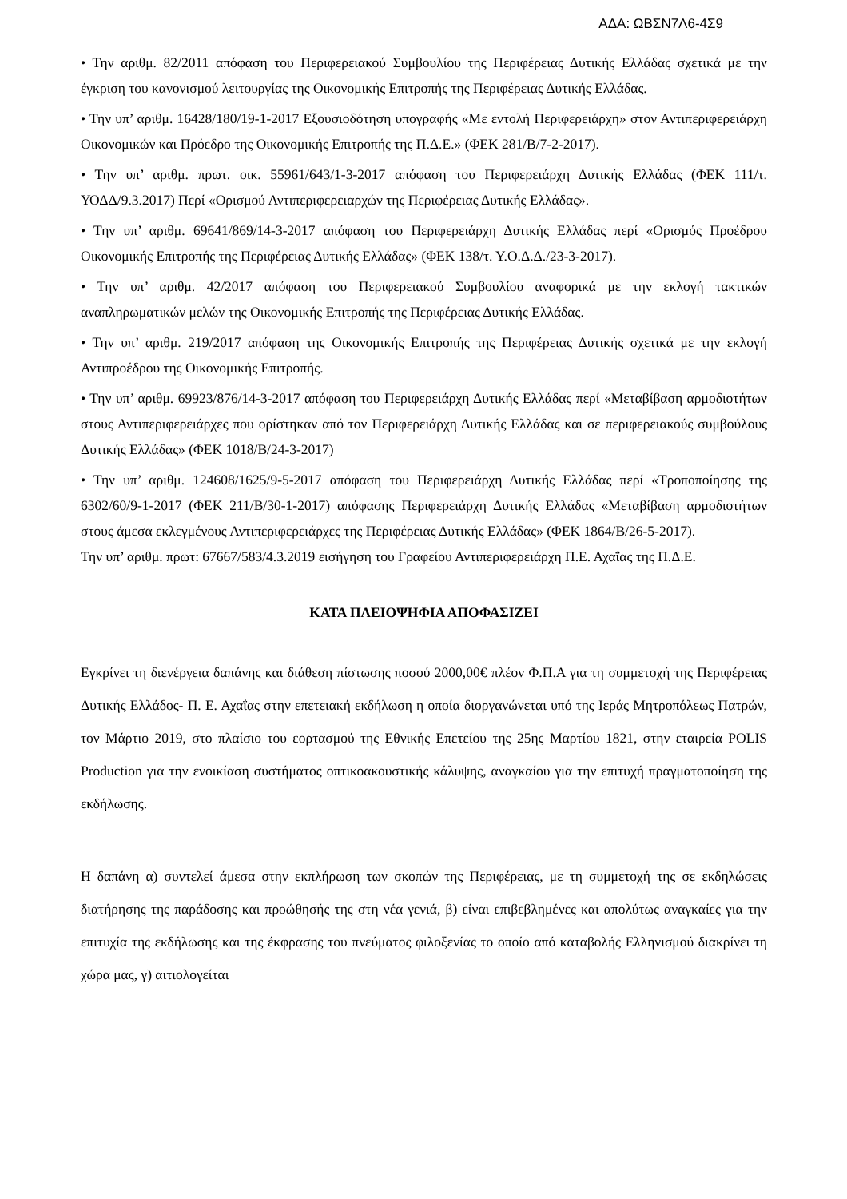ΑΔΑ: ΩΒΣΝ7Λ6-4Σ9
• Την αριθμ. 82/2011 απόφαση του Περιφερειακού Συμβουλίου της Περιφέρειας Δυτικής Ελλάδας σχετικά με την έγκριση του κανονισμού λειτουργίας της Οικονομικής Επιτροπής της Περιφέρειας Δυτικής Ελλάδας.
• Την υπ’ αριθμ. 16428/180/19-1-2017 Εξουσιοδότηση υπογραφής «Με εντολή Περιφερειάρχη» στον Αντιπεριφερειάρχη Οικονομικών και Πρόεδρο της Οικονομικής Επιτροπής της Π.Δ.Ε.» (ΦΕΚ 281/Β/7-2-2017).
• Την υπ’ αριθμ. πρωτ. οικ. 55961/643/1-3-2017 απόφαση του Περιφερειάρχη Δυτικής Ελλάδας (ΦΕΚ 111/τ. ΥΟΔΔ/9.3.2017) Περί «Ορισμού Αντιπεριφερειαρχών της Περιφέρειας Δυτικής Ελλάδας».
• Την υπ’ αριθμ. 69641/869/14-3-2017 απόφαση του Περιφερειάρχη Δυτικής Ελλάδας περί «Ορισμός Προέδρου Οικονομικής Επιτροπής της Περιφέρειας Δυτικής Ελλάδας» (ΦΕΚ 138/τ. Υ.Ο.Δ.Δ./23-3-2017).
• Την υπ’ αριθμ. 42/2017 απόφαση του Περιφερειακού Συμβουλίου αναφορικά με την εκλογή τακτικών αναπληρωματικών μελών της Οικονομικής Επιτροπής της Περιφέρειας Δυτικής Ελλάδας.
• Την υπ’ αριθμ. 219/2017 απόφαση της Οικονομικής Επιτροπής της Περιφέρειας Δυτικής σχετικά με την εκλογή Αντιπροέδρου της Οικονομικής Επιτροπής.
• Την υπ’ αριθμ. 69923/876/14-3-2017 απόφαση του Περιφερειάρχη Δυτικής Ελλάδας περί «Μεταβίβαση αρμοδιοτήτων στους Αντιπεριφερειάρχες που ορίστηκαν από τον Περιφερειάρχη Δυτικής Ελλάδας και σε περιφερειακούς συμβούλους Δυτικής Ελλάδας» (ΦΕΚ 1018/Β/24-3-2017)
• Την υπ’ αριθμ. 124608/1625/9-5-2017 απόφαση του Περιφερειάρχη Δυτικής Ελλάδας περί «Τροποποίησης της 6302/60/9-1-2017 (ΦΕΚ 211/Β/30-1-2017) απόφασης Περιφερειάρχη Δυτικής Ελλάδας «Μεταβίβαση αρμοδιοτήτων στους άμεσα εκλεγμένους Αντιπεριφερειάρχες της Περιφέρειας Δυτικής Ελλάδας» (ΦΕΚ 1864/Β/26-5-2017).
Την υπ’ αριθμ. πρωτ: 67667/583/4.3.2019 εισήγηση του Γραφείου Αντιπεριφερειάρχη Π.Ε. Αχαΐας της Π.Δ.Ε.
ΚΑΤΑ ΠΛΕΙΟΨΗΦΙΑ ΑΠΟΦΑΣΙΖΕΙ
Εγκρίνει τη διενέργεια δαπάνης και διάθεση πίστωσης ποσού 2000,00€ πλέον Φ.Π.Α για τη συμμετοχή της Περιφέρειας Δυτικής Ελλάδος- Π. Ε. Αχαΐας στην επετειακή εκδήλωση η οποία διοργανώνεται υπό της Ιεράς Μητροπόλεως Πατρών, τον Μάρτιο 2019, στο πλαίσιο του εορτασμού της Εθνικής Επετείου της 25ης Μαρτίου 1821, στην εταιρεία POLIS Production για την ενοικίαση συστήματος οπτικοακουστικής κάλυψης, αναγκαίου για την επιτυχή πραγματοποίηση της εκδήλωσης.
Η δαπάνη α) συντελεί άμεσα στην εκπλήρωση των σκοπών της Περιφέρειας, με τη συμμετοχή της σε εκδηλώσεις διατήρησης της παράδοσης και προώθησής της στη νέα γενιά, β) είναι επιβεβλημένες και απολύτως αναγκαίες για την επιτυχία της εκδήλωσης και της έκφρασης του πνεύματος φιλοξενίας το οποίο από καταβολής Ελληνισμού διακρίνει τη χώρα μας, γ) αιτιολογείται